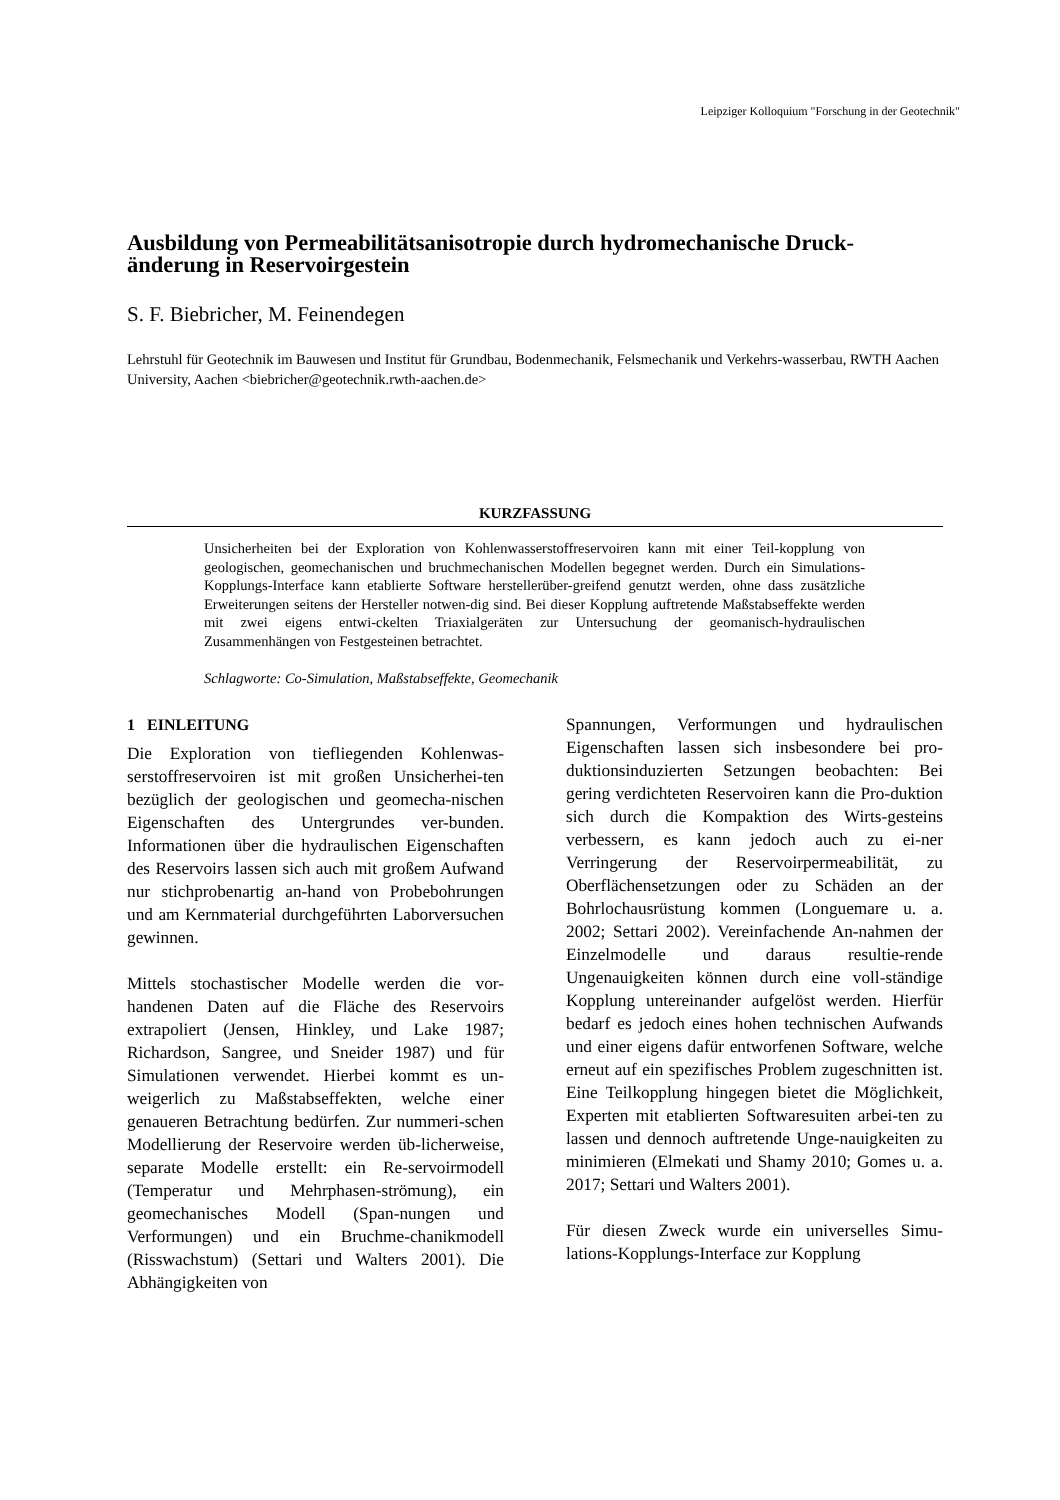Leipziger Kolloquium "Forschung in der Geotechnik"
Ausbildung von Permeabilitätsanisotropie durch hydromechanische Druck-änderung in Reservoirgestein
S. F. Biebricher, M. Feinendegen
Lehrstuhl für Geotechnik im Bauwesen und Institut für Grundbau, Bodenmechanik, Felsmechanik und Verkehrs-wasserbau, RWTH Aachen University, Aachen <biebricher@geotechnik.rwth-aachen.de>
KURZFASSUNG
Unsicherheiten bei der Exploration von Kohlenwasserstoffreservoiren kann mit einer Teil-kopplung von geologischen, geomechanischen und bruchmechanischen Modellen begegnet werden. Durch ein Simulations-Kopplungs-Interface kann etablierte Software herstellerüber-greifend genutzt werden, ohne dass zusätzliche Erweiterungen seitens der Hersteller notwen-dig sind. Bei dieser Kopplung auftretende Maßstabseffekte werden mit zwei eigens entwi-ckelten Triaxialgeräten zur Untersuchung der geomanisch-hydraulischen Zusammenhängen von Festgesteinen betrachtet.
Schlagworte: Co-Simulation, Maßstabseffekte, Geomechanik
1 EINLEITUNG
Die Exploration von tiefliegenden Kohlenwas-serstoffreservoiren ist mit großen Unsicherhei-ten bezüglich der geologischen und geomecha-nischen Eigenschaften des Untergrundes ver-bunden. Informationen über die hydraulischen Eigenschaften des Reservoirs lassen sich auch mit großem Aufwand nur stichprobenartig an-hand von Probebohrungen und am Kernmaterial durchgeführten Laborversuchen gewinnen.
Mittels stochastischer Modelle werden die vor-handenen Daten auf die Fläche des Reservoirs extrapoliert (Jensen, Hinkley, und Lake 1987; Richardson, Sangree, und Sneider 1987) und für Simulationen verwendet. Hierbei kommt es un-weigerlich zu Maßstabseffekten, welche einer genaueren Betrachtung bedürfen. Zur nummeri-schen Modellierung der Reservoire werden üb-licherweise, separate Modelle erstellt: ein Re-servoirmodell (Temperatur und Mehrphasen-strömung), ein geomechanisches Modell (Span-nungen und Verformungen) und ein Bruchme-chanikmodell (Risswachstum) (Settari und Walters 2001). Die Abhängigkeiten von
Spannungen, Verformungen und hydraulischen Eigenschaften lassen sich insbesondere bei pro-duktionsinduzierten Setzungen beobachten: Bei gering verdichteten Reservoiren kann die Pro-duktion sich durch die Kompaktion des Wirts-gesteins verbessern, es kann jedoch auch zu ei-ner Verringerung der Reservoirpermeabilität, zu Oberflächensetzungen oder zu Schäden an der Bohrlochausrüstung kommen (Longuemare u. a. 2002; Settari 2002). Vereinfachende An-nahmen der Einzelmodelle und daraus resultie-rende Ungenauigkeiten können durch eine voll-ständige Kopplung untereinander aufgelöst werden. Hierfür bedarf es jedoch eines hohen technischen Aufwands und einer eigens dafür entworfenen Software, welche erneut auf ein spezifisches Problem zugeschnitten ist. Eine Teilkopplung hingegen bietet die Möglichkeit, Experten mit etablierten Softwaresuiten arbei-ten zu lassen und dennoch auftretende Unge-nauigkeiten zu minimieren (Elmekati und Shamy 2010; Gomes u. a. 2017; Settari und Walters 2001).
Für diesen Zweck wurde ein universelles Simu-lations-Kopplungs-Interface zur Kopplung